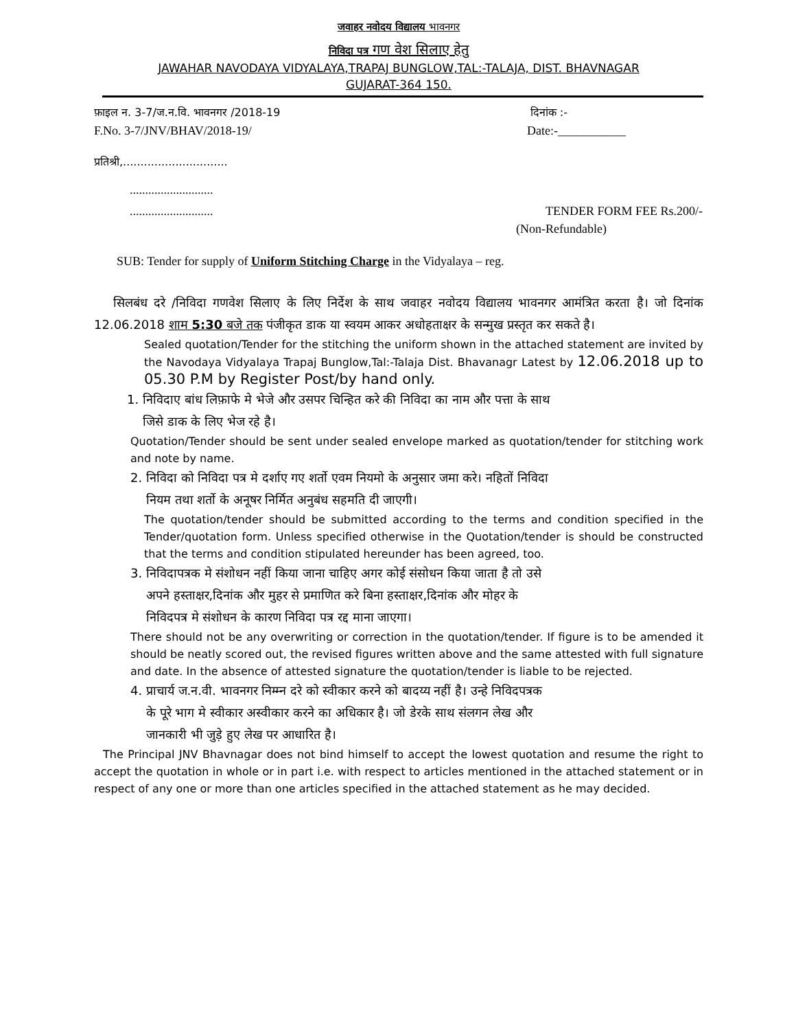जवाहर नवोदय विद्यालय भावनगर
निविदा पत्र गण वेश सिलाए हेतु
JAWAHAR NAVODAYA VIDYALAYA,TRAPAJ BUNGLOW,TAL:-TALAJA, DIST. BHAVNAGAR
GUJARAT-364 150.
फ़ाइल न. 3-7/ज.न.वि. भावनगर /2018-19 दिनांक :-
F.No. 3-7/JNV/BHAV/2018-19/ Date:-___________
प्रतिश्री,..............................
...........................
........................... TENDER FORM FEE Rs.200/-
(Non-Refundable)
SUB: Tender for supply of Uniform Stitching Charge in the Vidyalaya – reg.
सिलबंध दरे /निविदा गणवेश सिलाए के लिए निर्देश के साथ जवाहर नवोदय विद्यालय भावनगर आमंत्रित करता है। जो दिनांक 12.06.2018 शाम 5:30 बजे तक पंजीकृत डाक या स्वयम आकर अधोहताक्षर के सन्मुख प्रस्तृत कर सकते है।
Sealed quotation/Tender for the stitching the uniform shown in the attached statement are invited by the Navodaya Vidyalaya Trapaj Bunglow,Tal:-Talaja Dist. Bhavanagr Latest by 12.06.2018 up to 05.30 P.M by Register Post/by hand only.
1. निविदाए बांध लिफ़ाफे मे भेजे और उसपर चिन्हित करे की निविदा का नाम और पत्ता के साथ
जिसे डाक के लिए भेज रहे है।
Quotation/Tender should be sent under sealed envelope marked as quotation/tender for stitching work and note by name.
2. निविदा को निविदा पत्र मे दर्शाए गए शर्तो एवम नियमो के अनुसार जमा करे। नहितों निविदा
नियम तथा शर्तो के अनूषर निर्मित अनुबंध सहमति दी जाएगी।
The quotation/tender should be submitted according to the terms and condition specified in the Tender/quotation form. Unless specified otherwise in the Quotation/tender is should be constructed that the terms and condition stipulated hereunder has been agreed, too.
3. निविदापत्रक मे संशोधन नहीं किया जाना चाहिए अगर कोई संसोधन किया जाता है तो उसे
अपने हस्ताक्षर,दिनांक और मुहर से प्रमाणित करे बिना हस्ताक्षर,दिनांक और मोहर के
निविदपत्र मे संशोधन के कारण निविदा पत्र रद्द माना जाएगा।
There should not be any overwriting or correction in the quotation/tender. If figure is to be amended it should be neatly scored out, the revised figures written above and the same attested with full signature and date. In the absence of attested signature the quotation/tender is liable to be rejected.
4. प्राचार्य ज.न.वी. भावनगर निम्म्न दरे को स्वीकार करने को बादय्य नहीं है। उन्हे निविदपत्रक
के पूरे भाग मे स्वीकार अस्वीकार करने का अधिकार है। जो डेरके साथ संलगन लेख और
जानकारी भी जुड़े हुए लेख पर आधारित है।
The Principal JNV Bhavnagar does not bind himself to accept the lowest quotation and resume the right to accept the quotation in whole or in part i.e. with respect to articles mentioned in the attached statement or in respect of any one or more than one articles specified in the attached statement as he may decided.